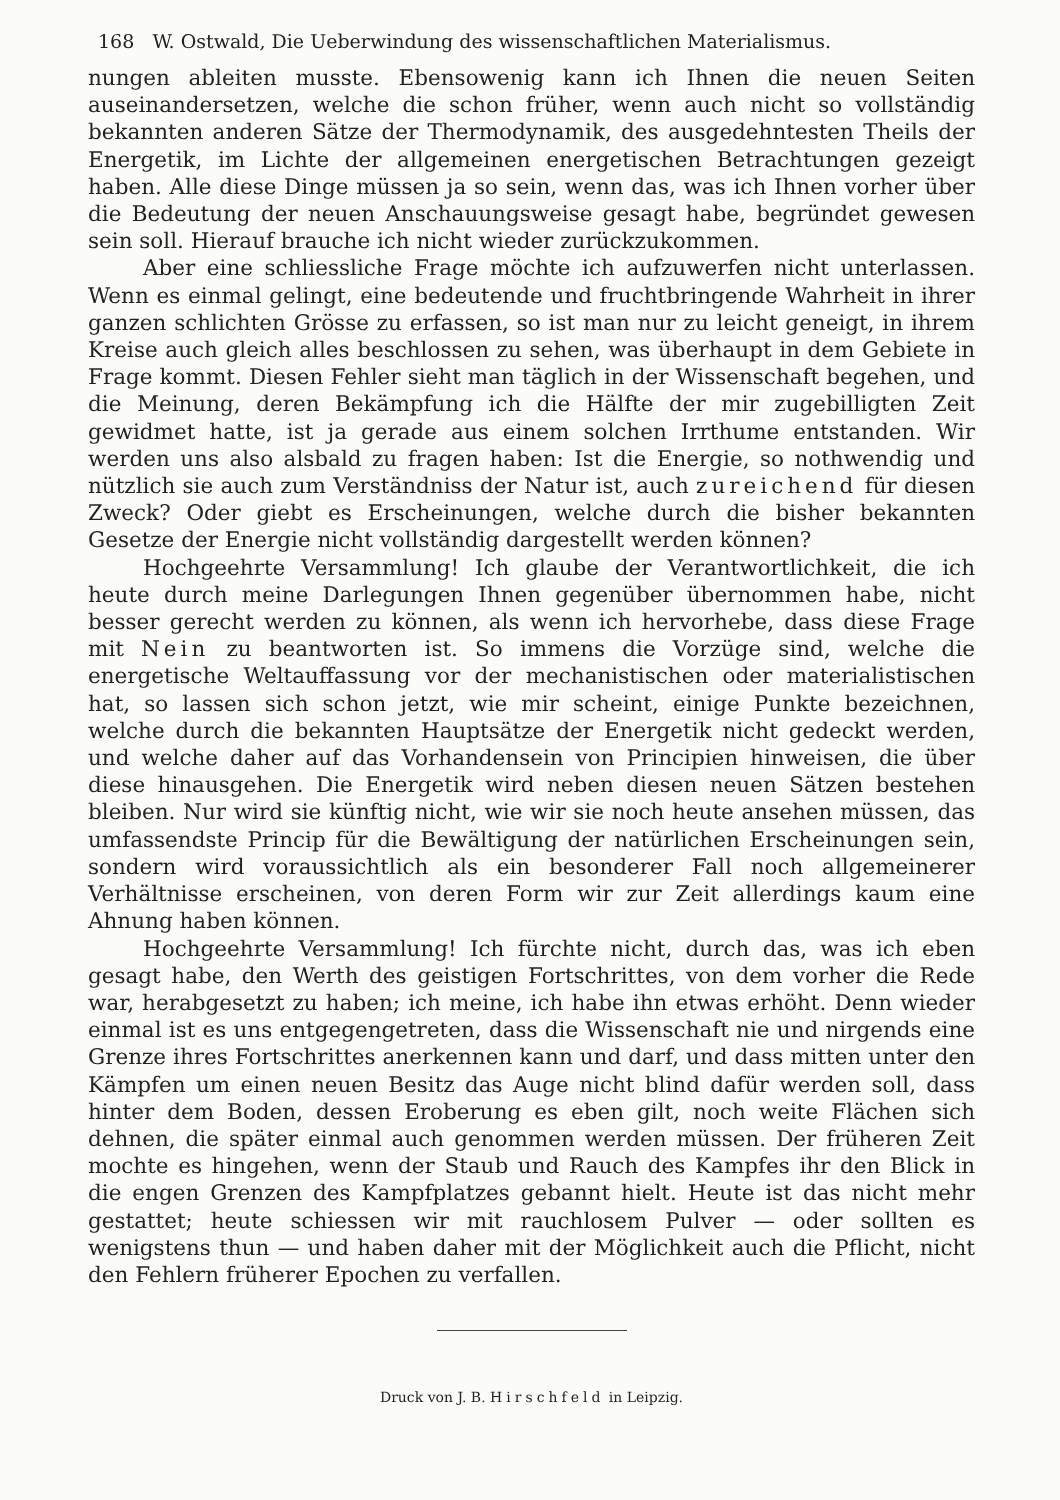168 W. Ostwald, Die Ueberwindung des wissenschaftlichen Materialismus.
nungen ableiten musste. Ebensowenig kann ich Ihnen die neuen Seiten auseinandersetzen, welche die schon früher, wenn auch nicht so vollständig bekannten anderen Sätze der Thermodynamik, des ausgedehntesten Theils der Energetik, im Lichte der allgemeinen energetischen Betrachtungen gezeigt haben. Alle diese Dinge müssen ja so sein, wenn das, was ich Ihnen vorher über die Bedeutung der neuen Anschauungsweise gesagt habe, begründet gewesen sein soll. Hierauf brauche ich nicht wieder zurückzukommen.
Aber eine schliessliche Frage möchte ich aufzuwerfen nicht unterlassen. Wenn es einmal gelingt, eine bedeutende und fruchtbringende Wahrheit in ihrer ganzen schlichten Grösse zu erfassen, so ist man nur zu leicht geneigt, in ihrem Kreise auch gleich alles beschlossen zu sehen, was überhaupt in dem Gebiete in Frage kommt. Diesen Fehler sieht man täglich in der Wissenschaft begehen, und die Meinung, deren Bekämpfung ich die Hälfte der mir zugebilligten Zeit gewidmet hatte, ist ja gerade aus einem solchen Irrthume entstanden. Wir werden uns also alsbald zu fragen haben: Ist die Energie, so nothwendig und nützlich sie auch zum Verständniss der Natur ist, auch zureichend für diesen Zweck? Oder giebt es Erscheinungen, welche durch die bisher bekannten Gesetze der Energie nicht vollständig dargestellt werden können?
Hochgeehrte Versammlung! Ich glaube der Verantwortlichkeit, die ich heute durch meine Darlegungen Ihnen gegenüber übernommen habe, nicht besser gerecht werden zu können, als wenn ich hervorhebe, dass diese Frage mit Nein zu beantworten ist. So immens die Vorzüge sind, welche die energetische Weltauffassung vor der mechanistischen oder materialistischen hat, so lassen sich schon jetzt, wie mir scheint, einige Punkte bezeichnen, welche durch die bekannten Hauptsätze der Energetik nicht gedeckt werden, und welche daher auf das Vorhandensein von Principien hinweisen, die über diese hinausgehen. Die Energetik wird neben diesen neuen Sätzen bestehen bleiben. Nur wird sie künftig nicht, wie wir sie noch heute ansehen müssen, das umfassendste Princip für die Bewältigung der natürlichen Erscheinungen sein, sondern wird voraussichtlich als ein besonderer Fall noch allgemeinerer Verhältnisse erscheinen, von deren Form wir zur Zeit allerdings kaum eine Ahnung haben können.
Hochgeehrte Versammlung! Ich fürchte nicht, durch das, was ich eben gesagt habe, den Werth des geistigen Fortschrittes, von dem vorher die Rede war, herabgesetzt zu haben; ich meine, ich habe ihn etwas erhöht. Denn wieder einmal ist es uns entgegengetreten, dass die Wissenschaft nie und nirgends eine Grenze ihres Fortschrittes anerkennen kann und darf, und dass mitten unter den Kämpfen um einen neuen Besitz das Auge nicht blind dafür werden soll, dass hinter dem Boden, dessen Eroberung es eben gilt, noch weite Flächen sich dehnen, die später einmal auch genommen werden müssen. Der früheren Zeit mochte es hingehen, wenn der Staub und Rauch des Kampfes ihr den Blick in die engen Grenzen des Kampfplatzes gebannt hielt. Heute ist das nicht mehr gestattet; heute schiessen wir mit rauchlosem Pulver — oder sollten es wenigstens thun — und haben daher mit der Möglichkeit auch die Pflicht, nicht den Fehlern früherer Epochen zu verfallen.
Druck von J. B. Hirschfeld in Leipzig.